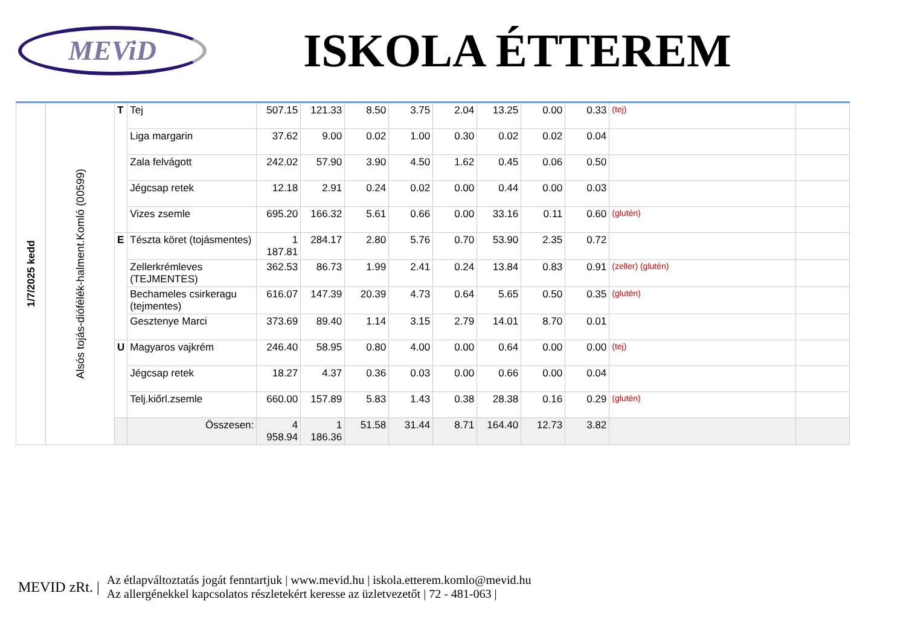MEViD
ISKOLA ÉTTEREM
| 1/7/2025 kedd | Alsós tojás-diófélék-halment.Komló (00599) | T | Tej | 507.15 | 121.33 | 8.50 | 3.75 | 2.04 | 13.25 | 0.00 | 0.33 | (tej) | |
| | | | Liga margarin | 37.62 | 9.00 | 0.02 | 1.00 | 0.30 | 0.02 | 0.02 | 0.04 | | |
| | | | Zala felvágott | 242.02 | 57.90 | 3.90 | 4.50 | 1.62 | 0.45 | 0.06 | 0.50 | | |
| | | | Jégcsap retek | 12.18 | 2.91 | 0.24 | 0.02 | 0.00 | 0.44 | 0.00 | 0.03 | | |
| | | | Vizes zsemle | 695.20 | 166.32 | 5.61 | 0.66 | 0.00 | 33.16 | 0.11 | 0.60 | (glutén) | |
| | | E | Tészta köret (tojásmentes) | 1 187.81 | 284.17 | 2.80 | 5.76 | 0.70 | 53.90 | 2.35 | 0.72 | | |
| | | | Zellerkrémleves (TEJMENTES) | 362.53 | 86.73 | 1.99 | 2.41 | 0.24 | 13.84 | 0.83 | 0.91 | (zeller) (glutén) | |
| | | | Bechameles csirkeragu (tejmentes) | 616.07 | 147.39 | 20.39 | 4.73 | 0.64 | 5.65 | 0.50 | 0.35 | (glutén) | |
| | | | Gesztenye Marci | 373.69 | 89.40 | 1.14 | 3.15 | 2.79 | 14.01 | 8.70 | 0.01 | | |
| | | U | Magyaros vajkrém | 246.40 | 58.95 | 0.80 | 4.00 | 0.00 | 0.64 | 0.00 | 0.00 | (tej) | |
| | | | Jégcsap retek | 18.27 | 4.37 | 0.36 | 0.03 | 0.00 | 0.66 | 0.00 | 0.04 | | |
| | | | Telj.kiőrl.zsemle | 660.00 | 157.89 | 5.83 | 1.43 | 0.38 | 28.38 | 0.16 | 0.29 | (glutén) | |
| | | | Összesen: | 4 958.94 | 1 186.36 | 51.58 | 31.44 | 8.71 | 164.40 | 12.73 | 3.82 | | |
MEVID zRt. | Az étlapváltoztatás jogát fenntartjuk | www.mevid.hu | iskola.etterem.komlo@mevid.hu
Az allergénekkel kapcsolatos részletekért keresse az üzletvezetőt | 72 - 481-063 |